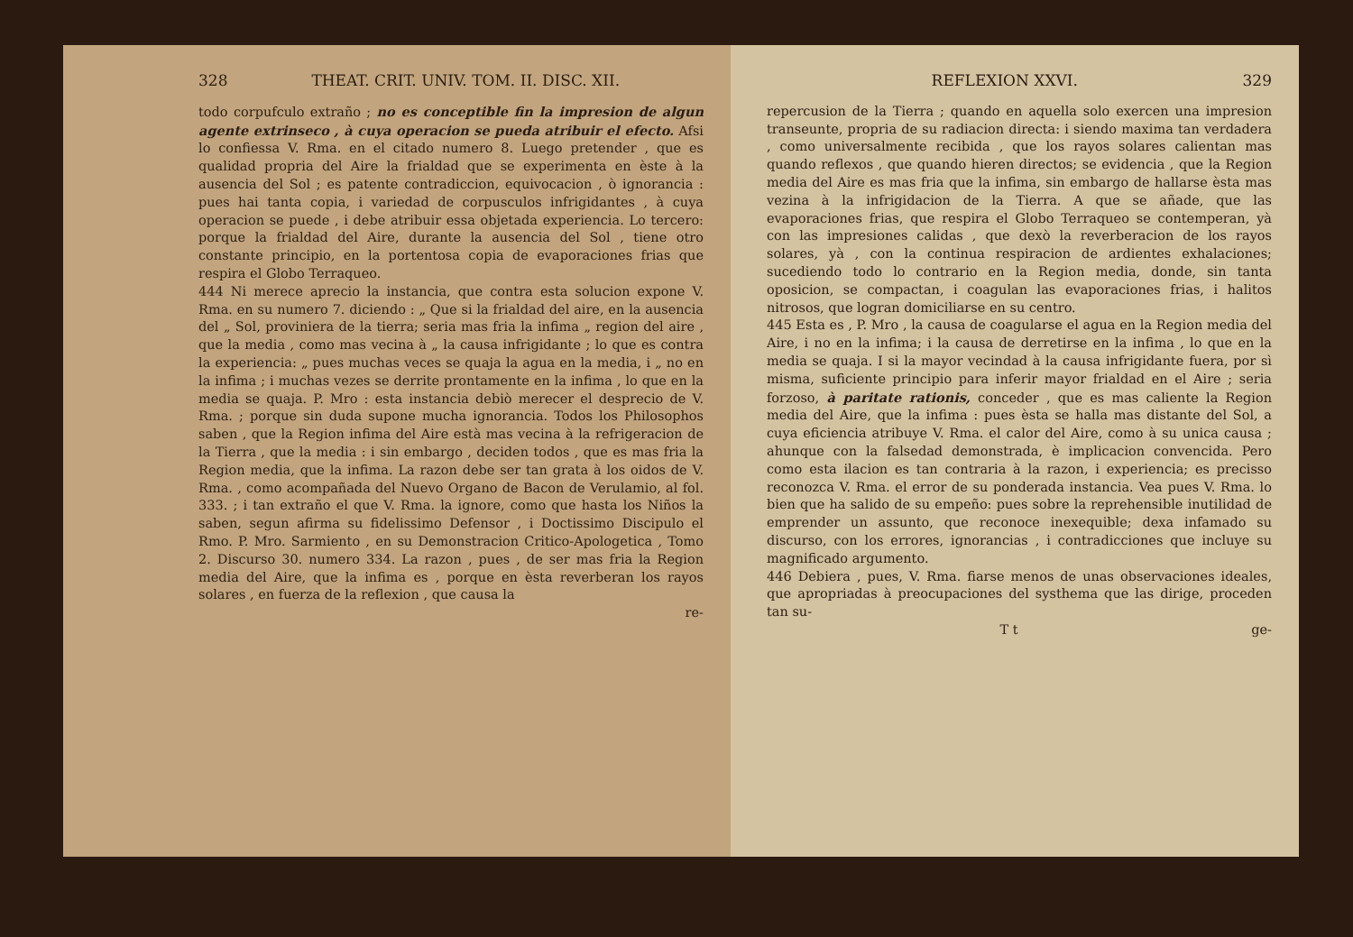328 THEAT. CRIT. UNIV. TOM. II. DISC. XII.
todo corpufculo extraño ; no es conceptible fin la impresion de algun agente extrinseco , à cuya operacion se pueda atribuir el efecto. Afsi lo confiessa V. Rma. en el citado numero 8. Luego pretender , que es qualidad propria del Aire la frialdad que se experimenta en èste à la ausencia del Sol ; es patente contradiccion, equivocacion , ò ignorancia : pues hai tanta copia, i variedad de corpusculos infrigidantes , à cuya operacion se puede , i debe atribuir essa objetada experiencia. Lo tercero: porque la frialdad del Aire, durante la ausencia del Sol , tiene otro constante principio, en la portentosa copia de evaporaciones frias que respira el Globo Terraqueo.
444 Ni merece aprecio la instancia, que contra esta solucion expone V. Rma. en su numero 7. diciendo : „ Que si la frialdad del aire, en la ausencia del „ Sol, proviniera de la tierra; seria mas fria la infima „ region del aire , que la media , como mas vecina à „ la causa infrigidante ; lo que es contra la experiencia: „ pues muchas veces se quaja la agua en la media, i „ no en la infima ; i muchas vezes se derrite prontamente en la infima , lo que en la media se quaja. P. Mro : esta instancia debiò merecer el desprecio de V. Rma. ; porque sin duda supone mucha ignorancia. Todos los Philosophos saben , que la Region infima del Aire està mas vecina à la refrigeracion de la Tierra , que la media : i sin embargo , deciden todos , que es mas fria la Region media, que la infima. La razon debe ser tan grata à los oidos de V. Rma. , como acompañada del Nuevo Organo de Bacon de Verulamio, al fol. 333. ; i tan extraño el que V. Rma. la ignore, como que hasta los Niños la saben, segun afirma su fidelissimo Defensor , i Doctissimo Discipulo el Rmo. P. Mro. Sarmiento , en su Demonstracion Critico-Apologetica , Tomo 2. Discurso 30. numero 334. La razon , pues , de ser mas fria la Region media del Aire, que la infima es , porque en èsta reverberan los rayos solares , en fuerza de la reflexion , que causa la
re-
REFLEXION XXVI. 329
repercusion de la Tierra ; quando en aquella solo exercen una impresion transeunte, propria de su radiacion directa: i siendo maxima tan verdadera , como universalmente recibida , que los rayos solares calientan mas quando reflexos , que quando hieren directos; se evidencia , que la Region media del Aire es mas fria que la infima, sin embargo de hallarse èsta mas vezina à la infrigidacion de la Tierra. A que se añade, que las evaporaciones frias, que respira el Globo Terraqueo se contemperan, yà con las impresiones calidas , que dexò la reverberacion de los rayos solares, yà , con la continua respiracion de ardientes exhalaciones; sucediendo todo lo contrario en la Region media, donde, sin tanta oposicion, se compactan, i coagulan las evaporaciones frias, i halitos nitrosos, que logran domiciliarse en su centro.
445 Esta es , P. Mro , la causa de coagularse el agua en la Region media del Aire, i no en la infima; i la causa de derretirse en la infima , lo que en la media se quaja. I si la mayor vecindad à la causa infrigidante fuera, por sì misma, suficiente principio para inferir mayor frialdad en el Aire ; seria forzoso, à paritate rationis, conceder , que es mas caliente la Region media del Aire, que la infima : pues èsta se halla mas distante del Sol, a cuya eficiencia atribuye V. Rma. el calor del Aire, como à su unica causa ; ahunque con la falsedad demonstrada, è implicacion convencida. Pero como esta ilacion es tan contraria à la razon, i experiencia; es precisso reconozca V. Rma. el error de su ponderada instancia. Vea pues V. Rma. lo bien que ha salido de su empeño: pues sobre la reprehensible inutilidad de emprender un assunto, que reconoce inexequible; dexa infamado su discurso, con los errores, ignorancias , i contradicciones que incluye su magnificado argumento.
446 Debiera , pues, V. Rma. fiarse menos de unas observaciones ideales, que apropriadas à preocupaciones del systhema que las dirige, proceden tan su-
T t ge-